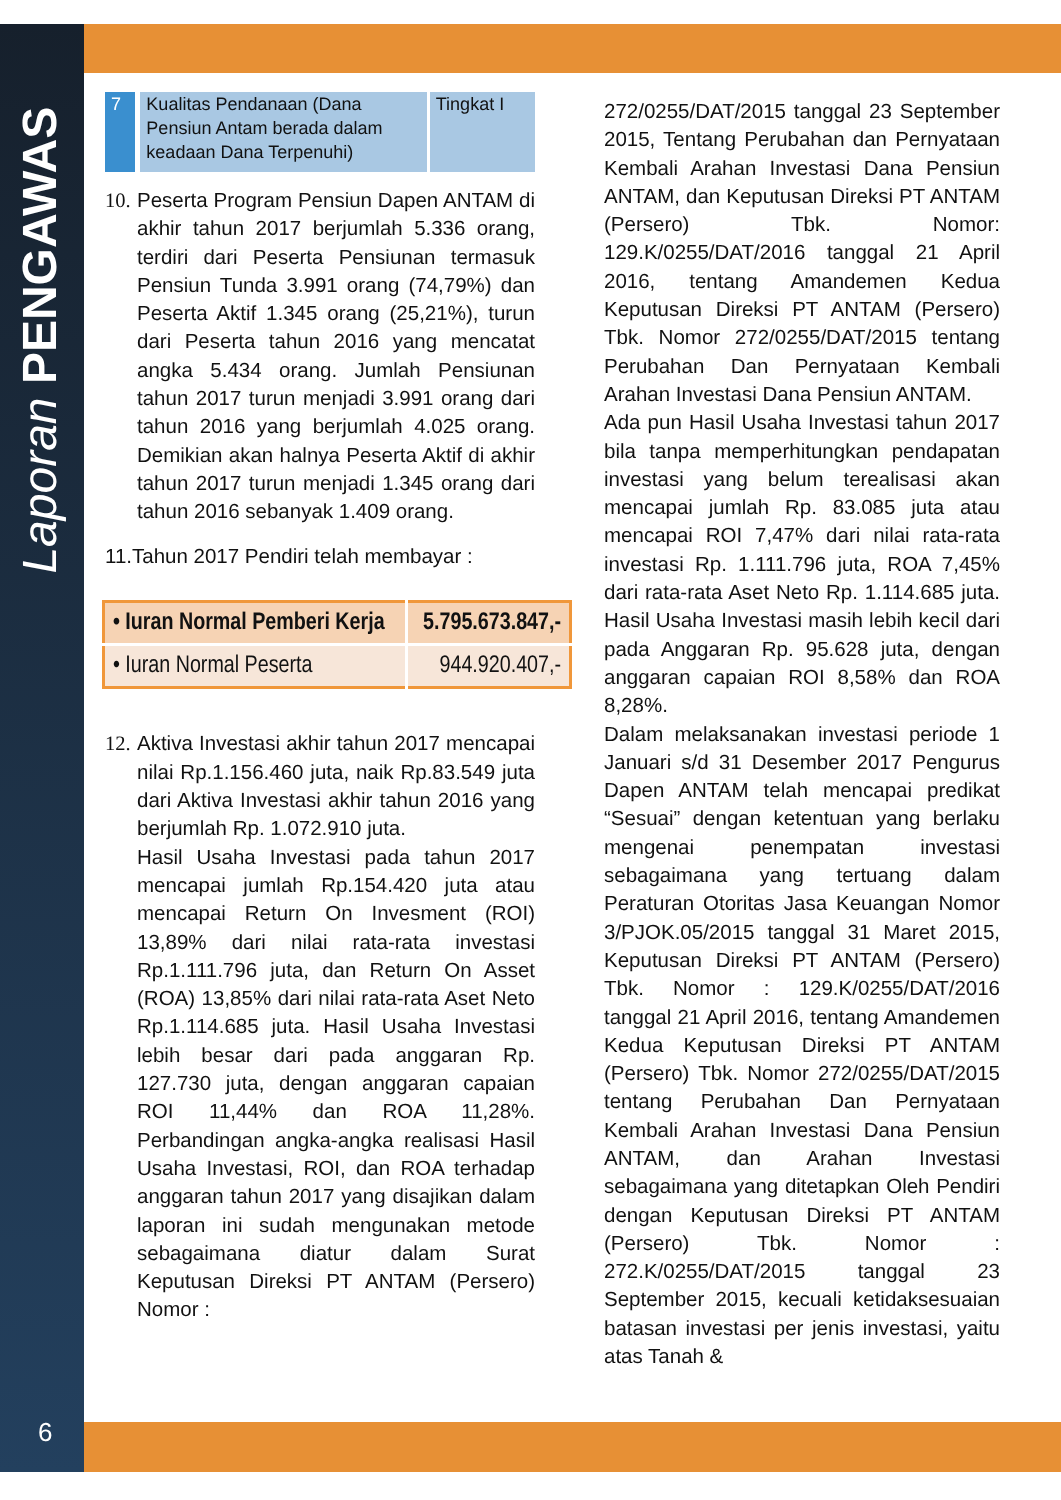Laporan PENGAWAS
| 7 | Kualitas Pendanaan (Dana Pensiun Antam berada dalam keadaan Dana Terpenuhi) | Tingkat I |
10.
Peserta Program Pensiun Dapen ANTAM di akhir tahun 2017 berjumlah 5.336 orang, terdiri dari Peserta Pensiunan termasuk Pensiun Tunda 3.991 orang (74,79%) dan Peserta Aktif 1.345 orang (25,21%), turun dari Peserta tahun 2016 yang mencatat angka 5.434 orang. Jumlah Pensiunan tahun 2017 turun menjadi 3.991 orang dari tahun 2016 yang berjumlah 4.025 orang. Demikian akan halnya Peserta Aktif di akhir tahun 2017 turun menjadi 1.345 orang dari tahun 2016 sebanyak 1.409 orang.
11.Tahun 2017 Pendiri telah membayar :
| • Iuran Normal Pemberi Kerja | 5.795.673.847,- |
| • Iuran Normal Peserta | 944.920.407,- |
12.
Aktiva Investasi akhir tahun 2017 mencapai nilai Rp.1.156.460 juta, naik Rp.83.549 juta dari Aktiva Investasi akhir tahun 2016 yang berjumlah Rp. 1.072.910 juta.
Hasil Usaha Investasi pada tahun 2017 mencapai jumlah Rp.154.420 juta atau mencapai Return On Invesment (ROI) 13,89% dari nilai rata-rata investasi Rp.1.111.796 juta, dan Return On Asset (ROA) 13,85% dari nilai rata-rata Aset Neto Rp.1.114.685 juta. Hasil Usaha Investasi lebih besar dari pada anggaran Rp. 127.730 juta, dengan anggaran capaian ROI 11,44% dan ROA 11,28%. Perbandingan angka-angka realisasi Hasil Usaha Investasi, ROI, dan ROA terhadap anggaran tahun 2017 yang disajikan dalam laporan ini sudah mengunakan metode sebagaimana diatur dalam Surat Keputusan Direksi PT ANTAM (Persero) Nomor :
272/0255/DAT/2015 tanggal 23 September 2015, Tentang Perubahan dan Pernyataan Kembali Arahan Investasi Dana Pensiun ANTAM, dan Keputusan Direksi PT ANTAM (Persero) Tbk. Nomor: 129.K/0255/DAT/2016 tanggal 21 April 2016, tentang Amandemen Kedua Keputusan Direksi PT ANTAM (Persero) Tbk. Nomor 272/0255/DAT/2015 tentang Perubahan Dan Pernyataan Kembali Arahan Investasi Dana Pensiun ANTAM.
Ada pun Hasil Usaha Investasi tahun 2017 bila tanpa memperhitungkan pendapatan investasi yang belum terealisasi akan mencapai jumlah Rp. 83.085 juta atau mencapai ROI 7,47% dari nilai rata-rata investasi Rp. 1.111.796 juta, ROA 7,45% dari rata-rata Aset Neto Rp. 1.114.685 juta. Hasil Usaha Investasi masih lebih kecil dari pada Anggaran Rp. 95.628 juta, dengan anggaran capaian ROI 8,58% dan ROA 8,28%.
Dalam melaksanakan investasi periode 1 Januari s/d 31 Desember 2017 Pengurus Dapen ANTAM telah mencapai predikat “Sesuai” dengan ketentuan yang berlaku mengenai penempatan investasi sebagaimana yang tertuang dalam Peraturan Otoritas Jasa Keuangan Nomor 3/PJOK.05/2015 tanggal 31 Maret 2015, Keputusan Direksi PT ANTAM (Persero) Tbk. Nomor : 129.K/0255/DAT/2016 tanggal 21 April 2016, tentang Amandemen Kedua Keputusan Direksi PT ANTAM (Persero) Tbk. Nomor 272/0255/DAT/2015 tentang Perubahan Dan Pernyataan Kembali Arahan Investasi Dana Pensiun ANTAM, dan Arahan Investasi sebagaimana yang ditetapkan Oleh Pendiri dengan Keputusan Direksi PT ANTAM (Persero) Tbk. Nomor : 272.K/0255/DAT/2015 tanggal 23 September 2015, kecuali ketidaksesuaian batasan investasi per jenis investasi, yaitu atas Tanah &
6